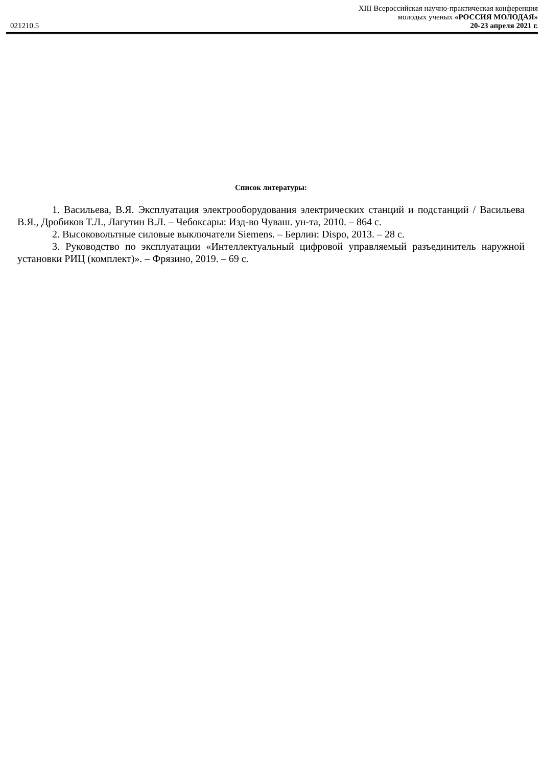XIII Всероссийская научно-практическая конференция
молодых ученых «РОССИЯ МОЛОДАЯ»
021210.5 20-23 апреля 2021 г.
Список литературы:
1. Васильева, В.Я. Эксплуатация электрооборудования электрических станций и подстанций / Васильева В.Я., Дробиков Т.Л., Лагутин В.Л. – Чебоксары: Изд-во Чуваш. ун-та, 2010. – 864 с.
2. Высоковольтные силовые выключатели Siemens. – Берлин: Dispo, 2013. – 28 с.
3. Руководство по эксплуатации «Интеллектуальный цифровой управляемый разъединитель наружной установки РИЦ (комплект)». – Фрязино, 2019. – 69 с.